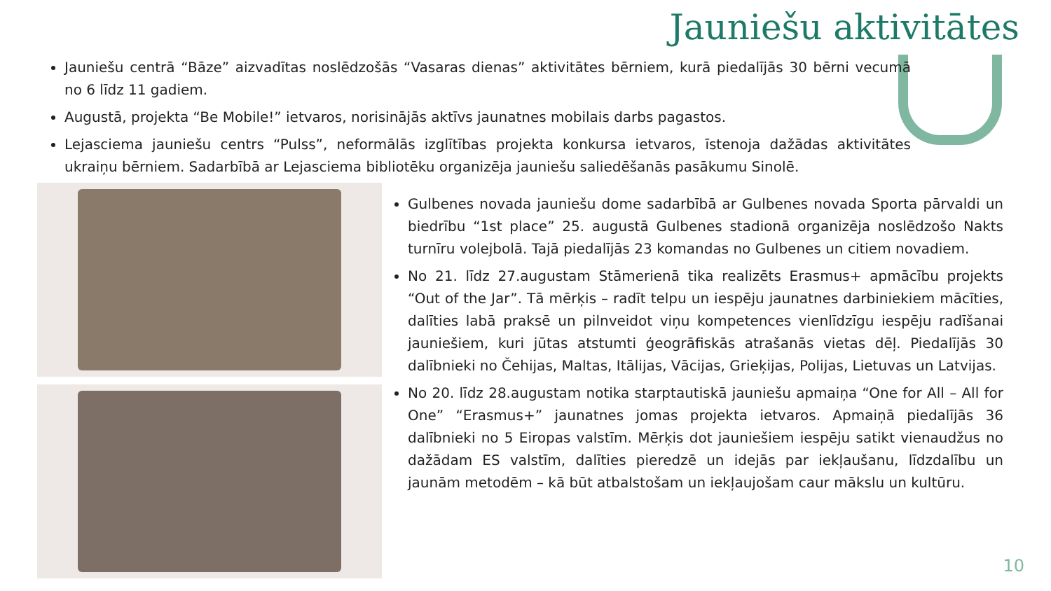Jauniešu aktivitātes
Jauniešu centrā “Bāze” aizvadītas noslēdzošās “Vasaras dienas” aktivitātes bērniem, kurā piedalījās 30 bērni vecumā no 6 līdz 11 gadiem.
Augustā, projekta “Be Mobile!” ietvaros, norisinājās aktīvs jaunatnes mobilais darbs pagastos.
Lejasciema jauniešu centrs “Pulss”, neformālās izglītības projekta konkursa ietvaros, īstenoja dažādas aktivitātes ukraiņu bērniem. Sadarbībā ar Lejasciema bibliotēku organizēja jauniešu saliedēšanās pasākumu Sinolē.
Gulbenes novada jauniešu dome sadarbībā ar Gulbenes novada Sporta pārvaldi un biedrību “1st place” 25. augustā Gulbenes stadionā organizēja noslēdzošo Nakts turnīru volejbolā. Tajā piedalījās 23 komandas no Gulbenes un citiem novadiem.
No 21. līdz 27.augustam Stāmerienā tika realizēts Erasmus+ apmācību projekts “Out of the Jar”. Tā mērķis – radīt telpu un iespēju jaunatnes darbiniekiem mācīties, dalīties labā praksē un pilnveidot viņu kompetences vienlīdzīgu iespēju radīšanai jauniešiem, kuri jūtas atstumti ģeogrāfiskās atrašanās vietas dēļ. Piedalījās 30 dalībnieki no Čehijas, Maltas, Itālijas, Vācijas, Grieķijas, Polijas, Lietuvas un Latvijas.
No 20. līdz 28.augustam notika starptautiskā jauniešu apmaiņa “One for All – All for One” “Erasmus+” jaunatnes jomas projekta ietvaros. Apmaiņā piedalījās 36 dalībnieki no 5 Eiropas valstīm. Mērķis dot jauniešiem iespēju satikt vienaudžus no dažādam ES valstīm, dalīties pieredzē un idejās par iekļaušanu, līdzdalību un jaunām metodēm – kā būt atbalstošam un iekļaujošam caur mākslu un kultūru.
10